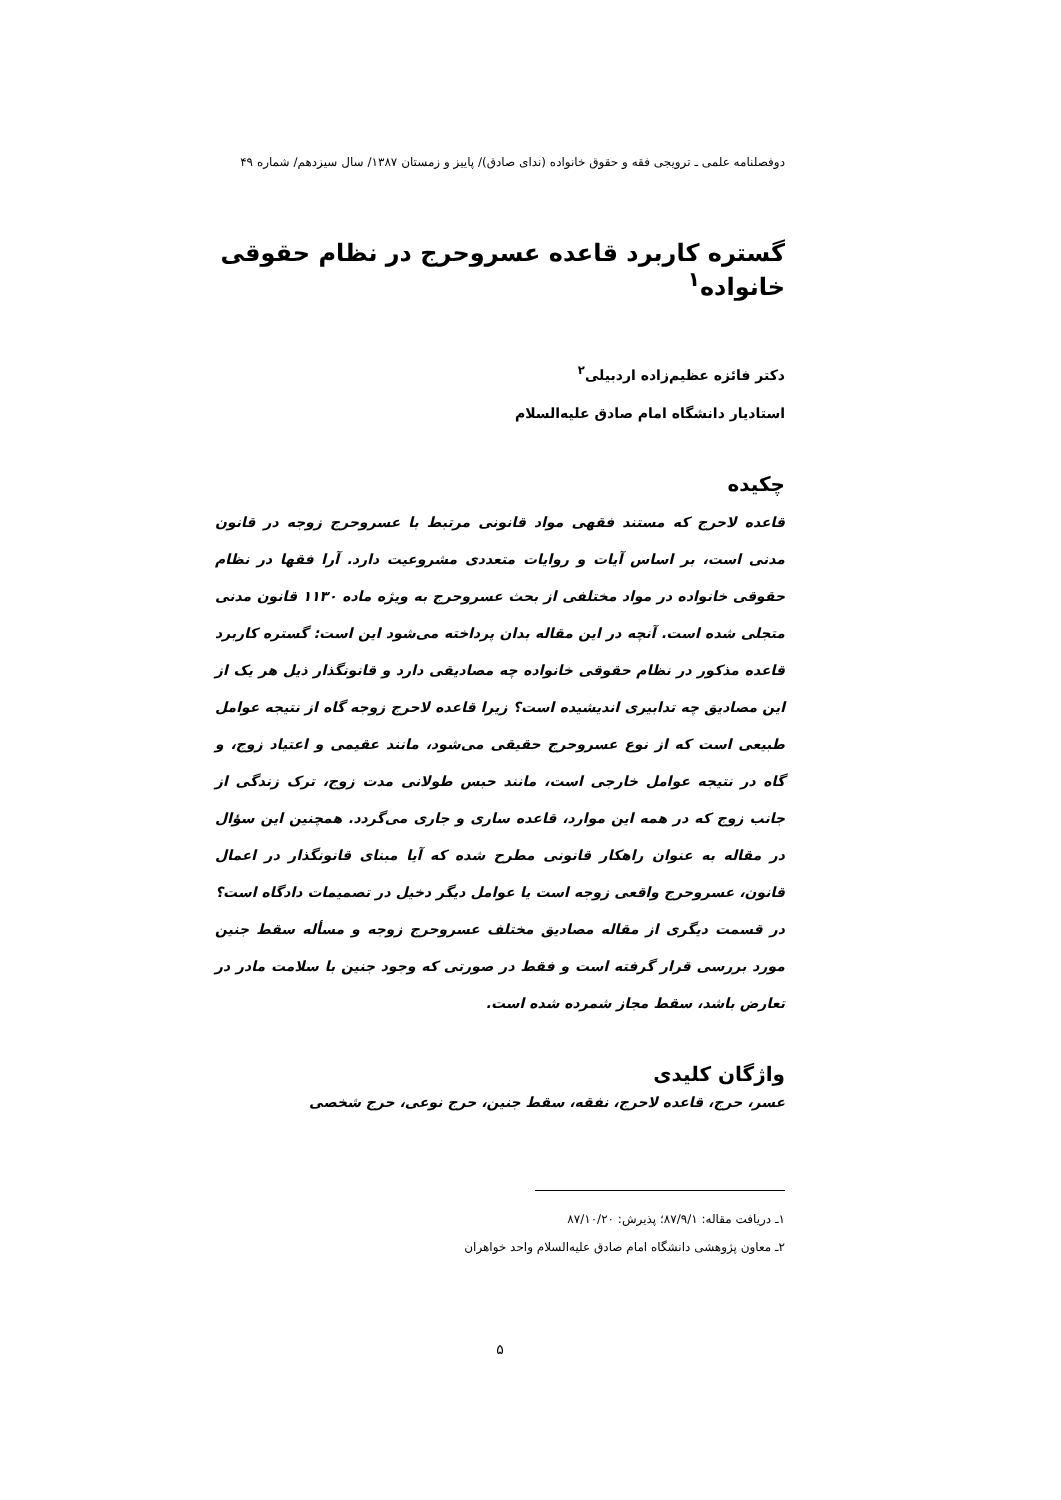دوفصلنامه علمی ـ ترویجی فقه و حقوق خانواده (ندای صادق)/ پاییز و زمستان ۱۳۸۷/ سال سیزدهم/ شماره ۴۹
گستره کاربرد قاعده عسروحرج در نظام حقوقی خانواده<sup>۱</sup>
دکتر فائزه عظیم‌زاده اردبیلی<sup>۲</sup>
استادیار دانشگاه امام صادق علیه‌السلام
چکیده
قاعده لاحرج که مستند فقهی مواد قانونی مرتبط با عسروحرج زوجه در قانون مدنی است، بر اساس آیات و روایات متعددی مشروعیت دارد. آرا فقها در نظام حقوقی خانواده در مواد مختلفی از بحث عسروحرج به ویژه ماده ۱۱۳۰ قانون مدنی متجلی شده است. آنچه در این مقاله بدان پرداخته می‌شود این است: گستره کاربرد قاعده مذکور در نظام حقوقی خانواده چه مصادیقی دارد و قانونگذار ذیل هر یک از این مصادیق چه تدابیری اندیشیده است؟ زیرا قاعده لاحرج زوجه گاه از نتیجه عوامل طبیعی است که از نوع عسروحرج حقیقی می‌شود، مانند عقیمی و اعتیاد زوج، و گاه در نتیجه عوامل خارجی است، مانند حبس طولانی مدت زوج، ترک زندگی از جانب زوج که در همه این موارد، قاعده ساری و جاری می‌گردد. همچنین این سؤال در مقاله به عنوان راهکار قانونی مطرح شده که آیا مبنای قانونگذار در اعمال قانون، عسروحرج واقعی زوجه است یا عوامل دیگر دخیل در تصمیمات دادگاه است؟ در قسمت دیگری از مقاله مصادیق مختلف عسروحرج زوجه و مسأله سقط جنین مورد بررسی قرار گرفته است و فقط در صورتی که وجود جنین با سلامت مادر در تعارض باشد، سقط مجاز شمرده شده است.
واژگان کلیدی
عسر، حرج، قاعده لاحرج، نفقه، سقط جنین، حرج نوعی، حرج شخصی
۱ـ دریافت مقاله: ۸۷/۹/۱؛ پذیرش: ۸۷/۱۰/۲۰
۲ـ معاون پژوهشی دانشگاه امام صادق علیه‌السلام واحد خواهران
۵